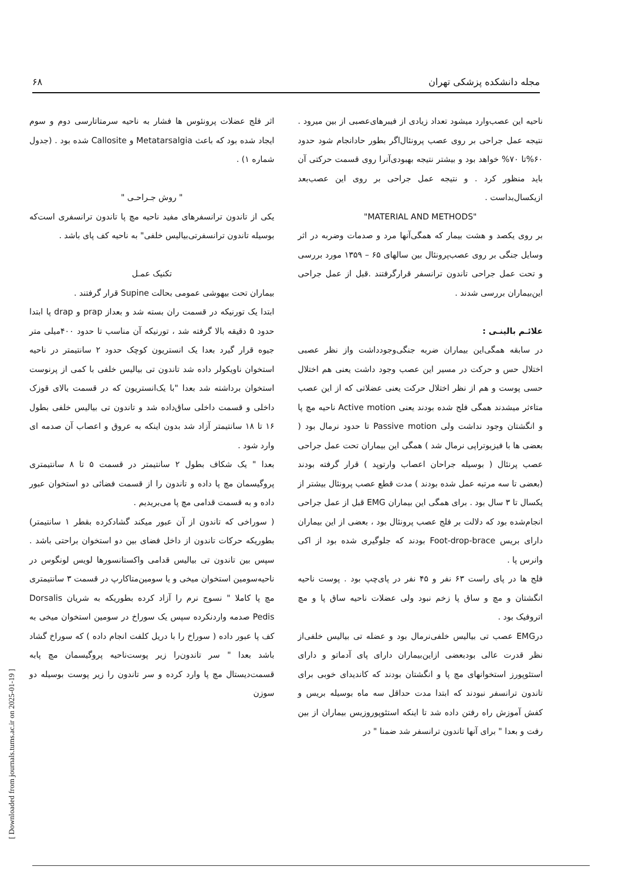مجله دانشکده پزشکی تهران ۶۸
ناحیه این عصب‌وارد میشود تعداد زیادی از فیبرهای‌عصبی از بین میرود . نتیجه عمل جراحی بر روی عصب پرونئال‌اگر بطور حادانجام شود حدود ۶۰%تا ۷۰% خواهد بود و بیشتر نتیجه بهبودی‌آنرا روی قسمت حرکتی آن باید منظور کرد . و نتیجه عمل جراحی بر روی این عصب‌بعد ازیکسال‌بداست .
"MATERIAL AND METHODS"
بر روی یکصد و هشت بیمار که همگی‌آنها مرد و صدمات وضربه در اثر وسایل جنگی بر روی عصب‌پرونئال بین سالهای ۶۵ – ۱۳۵۹ مورد بررسی و تحت عمل جراحی تاندون ترانسفر قرارگرفتند .قبل از عمل جراحی این‌بیماران بررسی شدند .
علائـم بالینـی :
در سابقه همگی‌این بیماران ضربه جنگی‌وجودداشت واز نظر عصبی اختلال حس و حرکت در مسیر این عصب وجود داشت یعنی هم اختلال حسی پوست و هم از نظر اختلال حرکت یعنی عضلاتی که از این عصب متاءثر میشدند همگی فلج شده بودند یعنی Active motion ناحیه مچ پا و انگشتان وجود نداشت ولی Passive motion تا حدود نرمال بود ( بعضی ها با فیزیوتراپی نرمال شد ) همگی این بیماران تحت عمل جراحی عصب پرنئال ( بوسیله جراحان اعصاب وارتوپد ) قرار گرفته بودند (بعضی تا سه مرتبه عمل شده بودند ) مدت قطع عصب پرونئال بیشتر از یکسال تا ۳ سال بود . برای همگی این بیماران EMG قبل از عمل جراحی انجام‌شده بود که دلالت بر فلج عصب پرونئال بود ، بعضی از این بیماران دارای بریس Foot-drop-brace بودند که جلوگیری شده بود از اکی وانرس پا .
فلج ها در پای راست ۶۳ نفر و ۴۵ نفر در پای‌چپ بود . پوست ناحیه انگشتان و مچ و ساق پا زخم نبود ولی عضلات ناحیه ساق پا و مچ اتروفیک بود .
درEMG عصب تی بیالیس خلفی‌نرمال بود و عضله تی بیالیس خلفی‌از نظر قدرت عالی بودبعضی ازاین‌بیماران دارای پای آدماتو و دارای استئوپورز استخوانهای مچ پا و انگشتان بودند که کاندیدای خوبی برای تاندون ترانسفر نبودند که ابتدا مدت حداقل سه ماه بوسیله بریس و کفش آموزش راه رفتن داده شد تا اینکه استئوپوروزیس بیماران از بین رفت و بعدا " برای آنها تاندون ترانسفر شد ضمنا " در
اثر فلج عضلات پرونئوس ها فشار به ناحیه سرمتاتارسی دوم و سوم ایجاد شده بود که باعث Metatarsalgia و Callosite شده بود . (جدول شماره ۱) .
" روش جـراحـی "
یکی از تاندون ترانسفرهای مفید ناحیه مچ پا تاندون ترانسفری است‌که بوسیله تاندون ترانسفرتی‌بیالیس خلفی" به ناحیه کف پای باشد .
تکنیک عمـل
بیماران تحت بیهوشی عمومی بحالت Supine قرار گرفتند .
ابتدا یک تورنیکه در قسمت ران بسته شد و بعداز prap و drap پا ابتدا حدود ۵ دقیقه بالا گرفته شد ، تورنیکه آن مناسب تا حدود ۴۰۰میلی متر جیوه قرار گیرد بعدا یک انستریون کوچک حدود ۲ سانتیمتر در ناحیه استخوان ناویکولر داده شد تاندون تی بیالیس خلفی با کمی از پرنوست استخوان برداشته شد بعدا "با یک‌انستریون که در قسمت بالای قوزک داخلی و قسمت داخلی ساق‌داده شد و تاندون تی بیالیس خلفی بطول ۱۶ تا ۱۸ سانتیمتر آزاد شد بدون اینکه به عروق و اعصاب آن صدمه ای وارد شود .
بعدا " یک شکاف بطول ۲ سانتیمتر در قسمت ۵ تا ۸ سانتیمتری پروگیسمان مچ پا داده و تاندون را از قسمت فضائی دو استخوان عبور داده و به قسمت قدامی مچ پا می‌بریدیم .
( سوراخی که تاندون از آن عبور میکند گشادکرده بقطر ۱ سانتیمتر) بطوریکه حرکات تاندون از داخل فضای بین دو استخوان براحتی باشد . سپس بین تاندون تی بیالیس قدامی واکستانسورها لویس لونگوس در ناحیه‌سومین استخوان میخی و یا سومین‌متاکارپ در قسمت ۳ سانتیمتری مچ پا کاملا " نسوج نرم را آزاد کرده بطوریکه به شریان Dorsalis Pedis صدمه واردنکرده سپس یک سوراخ در سومین استخوان میخی به کف پا عبور داده ( سوراخ را با دریل کلفت انجام داده ) که سوراخ گشاد باشد بعدا " سر تاندون‌را زیر پوست‌ناحیه پروگیسمان مچ پابه قسمت‌دیستال مچ پا وارد کرده و سر تاندون را زیر پوست بوسیله دو سوزن
[ Downloaded from journals.tums.ac.ir on 2025-01-19 ]